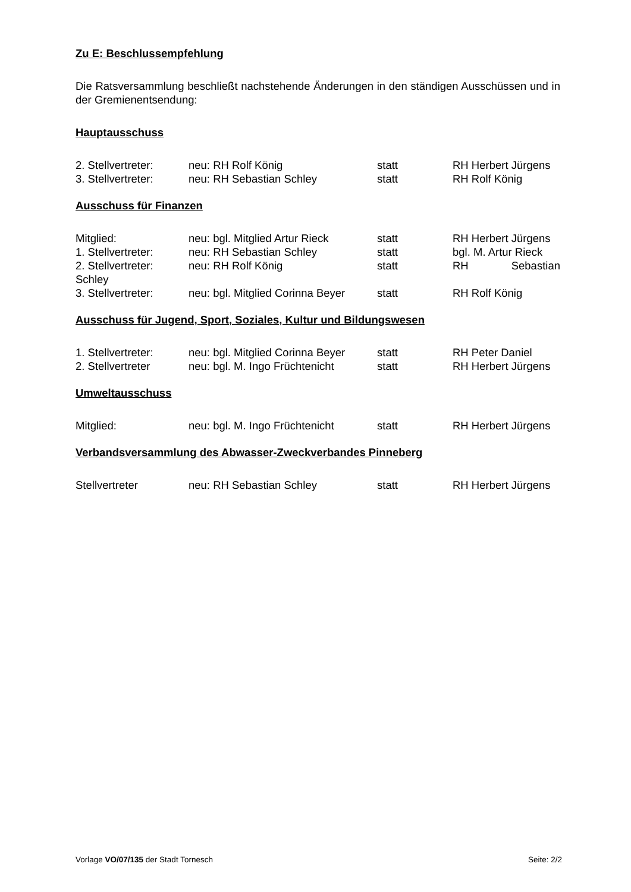Zu E: Beschlussempfehlung
Die Ratsversammlung beschließt nachstehende Änderungen in den ständigen Ausschüssen und in der Gremienentsendung:
Hauptausschuss
2. Stellvertreter: neu: RH Rolf König statt RH Herbert Jürgens
3. Stellvertreter: neu: RH Sebastian Schley statt RH Rolf König
Ausschuss für Finanzen
Mitglied: neu: bgl. Mitglied Artur Rieck statt RH Herbert Jürgens
1. Stellvertreter: neu: RH Sebastian Schley statt bgl. M. Artur Rieck
2. Stellvertreter: neu: RH Rolf König statt RH Sebastian
Schley
3. Stellvertreter: neu: bgl. Mitglied Corinna Beyer statt RH Rolf König
Ausschuss für Jugend, Sport, Soziales, Kultur und Bildungswesen
1. Stellvertreter: neu: bgl. Mitglied Corinna Beyer statt RH Peter Daniel
2. Stellvertreter neu: bgl. M. Ingo Früchtenicht statt RH Herbert Jürgens
Umweltausschuss
Mitglied: neu: bgl. M. Ingo Früchtenicht statt RH Herbert Jürgens
Verbandsversammlung des Abwasser-Zweckverbandes Pinneberg
Stellvertreter neu: RH Sebastian Schley statt RH Herbert Jürgens
Vorlage VO/07/135 der Stadt Tornesch Seite: 2/2